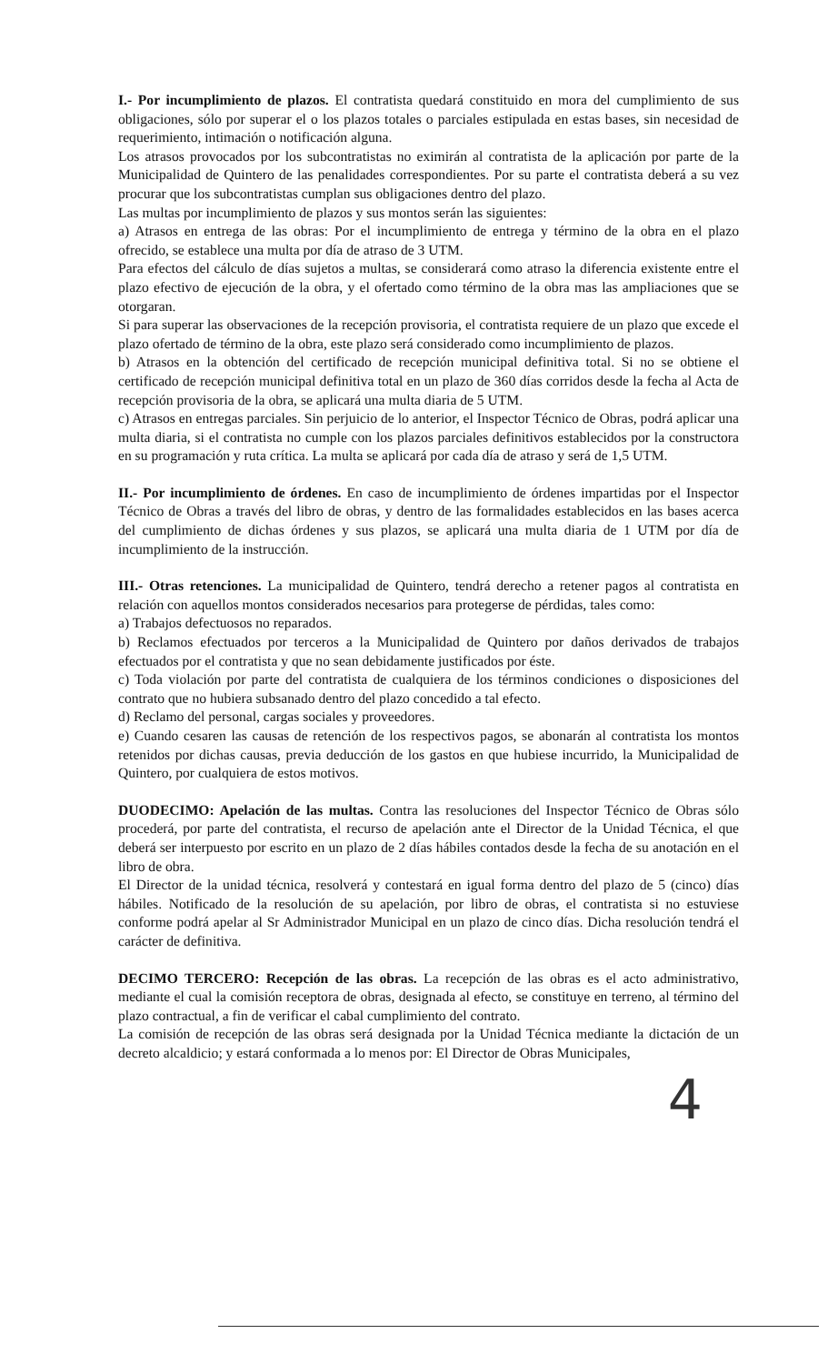I.- Por incumplimiento de plazos. El contratista quedará constituido en mora del cumplimiento de sus obligaciones, sólo por superar el o los plazos totales o parciales estipulada en estas bases, sin necesidad de requerimiento, intimación o notificación alguna.
Los atrasos provocados por los subcontratistas no eximirán al contratista de la aplicación por parte de la Municipalidad de Quintero de las penalidades correspondientes. Por su parte el contratista deberá a su vez procurar que los subcontratistas cumplan sus obligaciones dentro del plazo.
Las multas por incumplimiento de plazos y sus montos serán las siguientes:
a) Atrasos en entrega de las obras: Por el incumplimiento de entrega y término de la obra en el plazo ofrecido, se establece una multa por día de atraso de 3 UTM.
Para efectos del cálculo de días sujetos a multas, se considerará como atraso la diferencia existente entre el plazo efectivo de ejecución de la obra, y el ofertado como término de la obra mas las ampliaciones que se otorgaran.
Si para superar las observaciones de la recepción provisoria, el contratista requiere de un plazo que excede el plazo ofertado de término de la obra, este plazo será considerado como incumplimiento de plazos.
b) Atrasos en la obtención del certificado de recepción municipal definitiva total. Si no se obtiene el certificado de recepción municipal definitiva total en un plazo de 360 días corridos desde la fecha al Acta de recepción provisoria de la obra, se aplicará una multa diaria de 5 UTM.
c) Atrasos en entregas parciales. Sin perjuicio de lo anterior, el Inspector Técnico de Obras, podrá aplicar una multa diaria, si el contratista no cumple con los plazos parciales definitivos establecidos por la constructora en su programación y ruta crítica. La multa se aplicará por cada día de atraso y será de 1,5 UTM.
II.- Por incumplimiento de órdenes. En caso de incumplimiento de órdenes impartidas por el Inspector Técnico de Obras a través del libro de obras, y dentro de las formalidades establecidos en las bases acerca del cumplimiento de dichas órdenes y sus plazos, se aplicará una multa diaria de 1 UTM por día de incumplimiento de la instrucción.
III.- Otras retenciones. La municipalidad de Quintero, tendrá derecho a retener pagos al contratista en relación con aquellos montos considerados necesarios para protegerse de pérdidas, tales como:
a) Trabajos defectuosos no reparados.
b) Reclamos efectuados por terceros a la Municipalidad de Quintero por daños derivados de trabajos efectuados por el contratista y que no sean debidamente justificados por éste.
c) Toda violación por parte del contratista de cualquiera de los términos condiciones o disposiciones del contrato que no hubiera subsanado dentro del plazo concedido a tal efecto.
d) Reclamo del personal, cargas sociales y proveedores.
e) Cuando cesaren las causas de retención de los respectivos pagos, se abonarán al contratista los montos retenidos por dichas causas, previa deducción de los gastos en que hubiese incurrido, la Municipalidad de Quintero, por cualquiera de estos motivos.
DUODECIMO: Apelación de las multas. Contra las resoluciones del Inspector Técnico de Obras sólo procederá, por parte del contratista, el recurso de apelación ante el Director de la Unidad Técnica, el que deberá ser interpuesto por escrito en un plazo de 2 días hábiles contados desde la fecha de su anotación en el libro de obra.
El Director de la unidad técnica, resolverá y contestará en igual forma dentro del plazo de 5 (cinco) días hábiles. Notificado de la resolución de su apelación, por libro de obras, el contratista si no estuviese conforme podrá apelar al Sr Administrador Municipal en un plazo de cinco días. Dicha resolución tendrá el carácter de definitiva.
DECIMO TERCERO: Recepción de las obras. La recepción de las obras es el acto administrativo, mediante el cual la comisión receptora de obras, designada al efecto, se constituye en terreno, al término del plazo contractual, a fin de verificar el cabal cumplimiento del contrato.
La comisión de recepción de las obras será designada por la Unidad Técnica mediante la dictación de un decreto alcaldicio; y estará conformada a lo menos por: El Director de Obras Municipales,
4